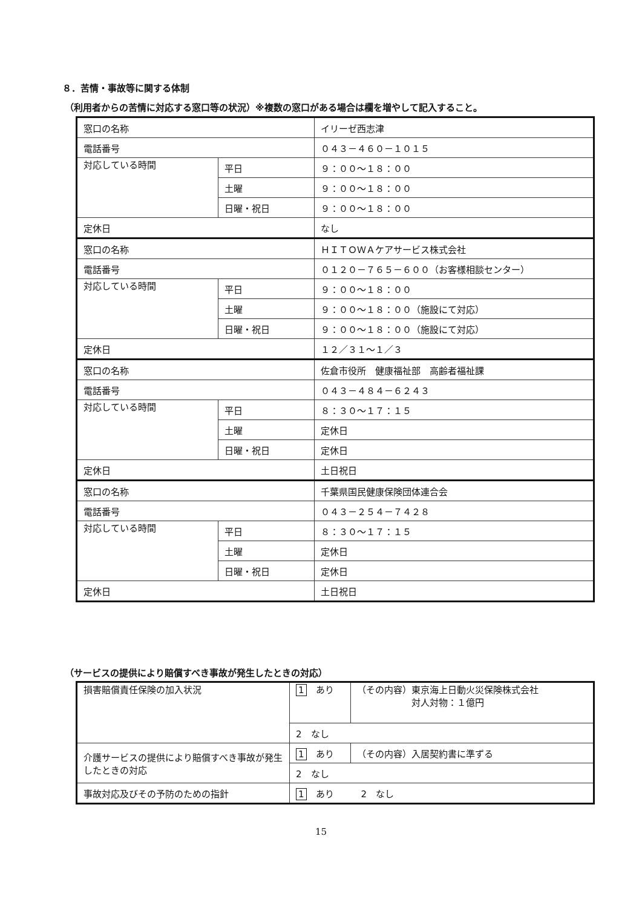８．苦情・事故等に関する体制
（利用者からの苦情に対応する窓口等の状況）※複数の窓口がある場合は欄を増やして記入すること。
| 窓口の名称 | | イリーゼ西志津 |
| 電話番号 | | ０４３－４６０－１０１５ |
| 対応している時間 | 平日 | ９：００～１８：００ |
| | 土曜 | ９：００～１８：００ |
| | 日曜・祝日 | ９：００～１８：００ |
| 定休日 | | なし |
| 窓口の名称 | | ＨＩＴＯＷＡケアサービス株式会社 |
| 電話番号 | | ０１２０－７６５－６００（お客様相談センター） |
| 対応している時間 | 平日 | ９：００～１８：００ |
| | 土曜 | ９：００～１８：００（施設にて対応） |
| | 日曜・祝日 | ９：００～１８：００（施設にて対応） |
| 定休日 | | １２／３１～１／３ |
| 窓口の名称 | | 佐倉市役所 健康福祉部 高齢者福祉課 |
| 電話番号 | | ０４３－４８４－６２４３ |
| 対応している時間 | 平日 | ８：３０～１７：１５ |
| | 土曜 | 定休日 |
| | 日曜・祝日 | 定休日 |
| 定休日 | | 土日祝日 |
| 窓口の名称 | | 千葉県国民健康保険団体連合会 |
| 電話番号 | | ０４３－２５４－７４２８ |
| 対応している時間 | 平日 | ８：３０～１７：１５ |
| | 土曜 | 定休日 |
| | 日曜・祝日 | 定休日 |
| 定休日 | | 土日祝日 |
（サービスの提供により賠償すべき事故が発生したときの対応）
| 損害賠償責任保険の加入状況 | 1 あり | （その内容）東京海上日動火災保険株式会社 対人対物：１億円 |
| | 2 なし | |
| 介護サービスの提供により賠償すべき事故が発生したときの対応 | 1 あり | （その内容）入居契約書に準ずる |
| | 2 なし | |
| 事故対応及びその予防のための指針 | 1 あり 2 なし | |
15